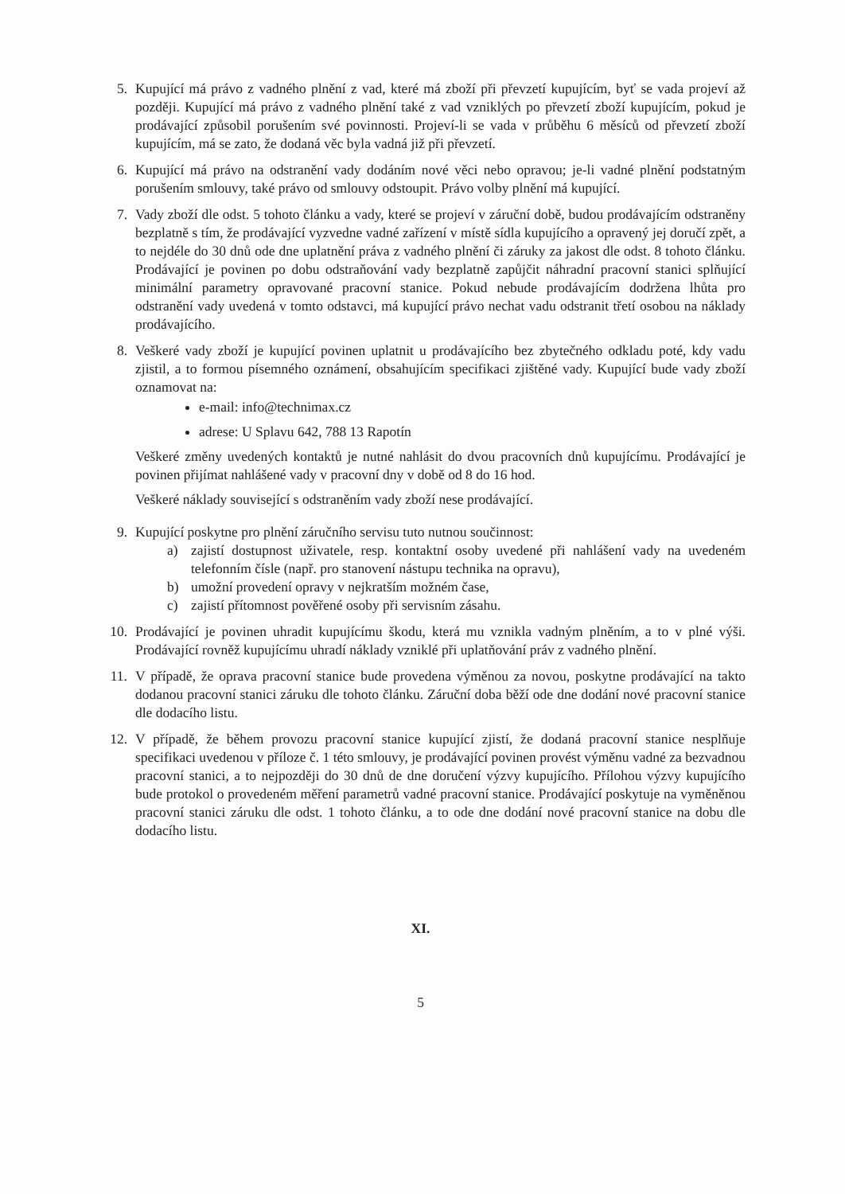5. Kupující má právo z vadného plnění z vad, které má zboží při převzetí kupujícím, byť se vada projeví až později. Kupující má právo z vadného plnění také z vad vzniklých po převzetí zboží kupujícím, pokud je prodávající způsobil porušením své povinnosti. Projeví-li se vada v průběhu 6 měsíců od převzetí zboží kupujícím, má se zato, že dodaná věc byla vadná již při převzetí.
6. Kupující má právo na odstranění vady dodáním nové věci nebo opravou; je-li vadné plnění podstatným porušením smlouvy, také právo od smlouvy odstoupit. Právo volby plnění má kupující.
7. Vady zboží dle odst. 5 tohoto článku a vady, které se projeví v záruční době, budou prodávajícím odstraněny bezplatně s tím, že prodávající vyzvedne vadné zařízení v místě sídla kupujícího a opravený jej doručí zpět, a to nejdéle do 30 dnů ode dne uplatnění práva z vadného plnění či záruky za jakost dle odst. 8 tohoto článku. Prodávající je povinen po dobu odstraňování vady bezplatně zapůjčit náhradní pracovní stanici splňující minimální parametry opravované pracovní stanice. Pokud nebude prodávajícím dodržena lhůta pro odstranění vady uvedená v tomto odstavci, má kupující právo nechat vadu odstranit třetí osobou na náklady prodávajícího.
8. Veškeré vady zboží je kupující povinen uplatnit u prodávajícího bez zbytečného odkladu poté, kdy vadu zjistil, a to formou písemného oznámení, obsahujícím specifikaci zjištěné vady. Kupující bude vady zboží oznamovat na:
e-mail: info@technimax.cz
adrese: U Splavu 642, 788 13 Rapotín
Veškeré změny uvedených kontaktů je nutné nahlásit do dvou pracovních dnů kupujícímu. Prodávající je povinen přijímat nahlášené vady v pracovní dny v době od 8 do 16 hod.
Veškeré náklady související s odstraněním vady zboží nese prodávající.
9. Kupující poskytne pro plnění záručního servisu tuto nutnou součinnost:
a) zajistí dostupnost uživatele, resp. kontaktní osoby uvedené při nahlášení vady na uvedeném telefonním čísle (např. pro stanovení nástupu technika na opravu),
b) umožní provedení opravy v nejkratším možném čase,
c) zajistí přítomnost pověřené osoby při servisním zásahu.
10. Prodávající je povinen uhradit kupujícímu škodu, která mu vznikla vadným plněním, a to v plné výši. Prodávající rovněž kupujícímu uhradí náklady vzniklé při uplatňování práv z vadného plnění.
11. V případě, že oprava pracovní stanice bude provedena výměnou za novou, poskytne prodávající na takto dodanou pracovní stanici záruku dle tohoto článku. Záruční doba běží ode dne dodání nové pracovní stanice dle dodacího listu.
12. V případě, že během provozu pracovní stanice kupující zjistí, že dodaná pracovní stanice nesplňuje specifikaci uvedenou v příloze č. 1 této smlouvy, je prodávající povinen provést výměnu vadné za bezvadnou pracovní stanici, a to nejpozději do 30 dnů de dne doručení výzvy kupujícího. Přílohou výzvy kupujícího bude protokol o provedeném měření parametrů vadné pracovní stanice. Prodávající poskytuje na vyměněnou pracovní stanici záruku dle odst. 1 tohoto článku, a to ode dne dodání nové pracovní stanice na dobu dle dodacího listu.
XI.
5